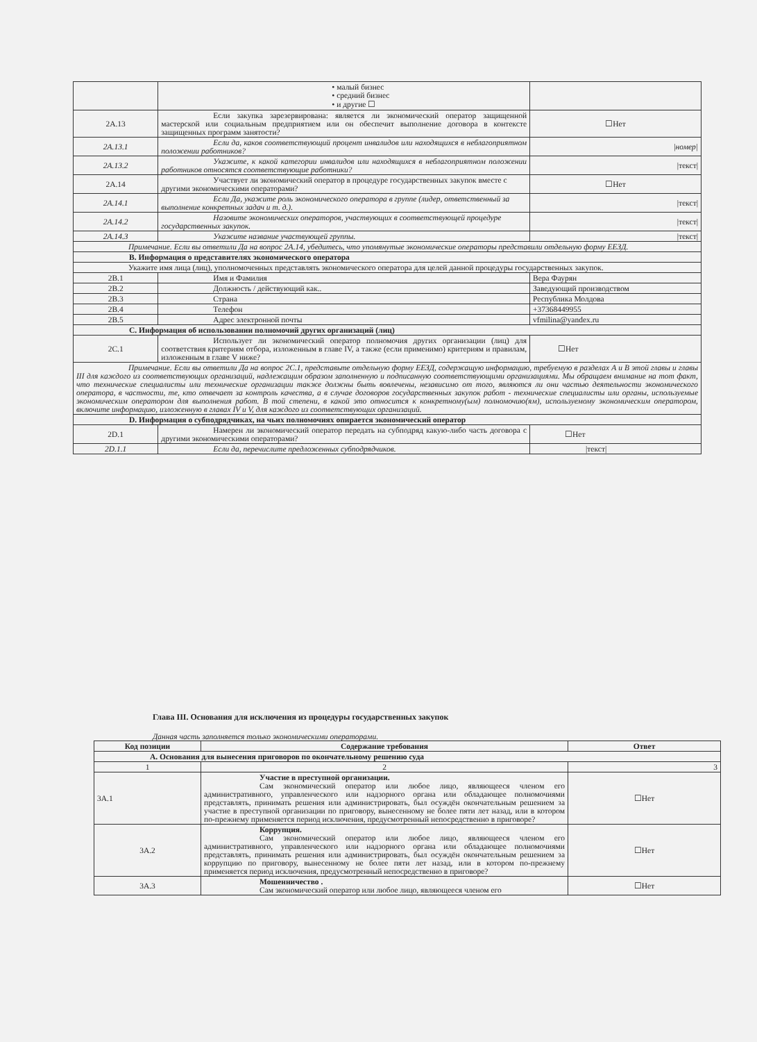| | • малый бизнес • средний бизнес • и другие ☐ | |
| 2A.13 | Если закупка зарезервирована: является ли экономический оператор защищенной мастерской или социальным предприятием или он обеспечит выполнение договора в контексте защищенных программ занятости? | ☐Нет |
| 2A.13.1 | Если да, каков соответствующий процент инвалидов или находящихся в неблагоприятном положении работников? | /номер/ |
| 2A.13.2 | Укажите, к какой категории инвалидов или находящихся в неблагоприятном положении работников относятся соответствующие работники? | /текст/ |
| 2A.14 | Участвует ли экономический оператор в процедуре государственных закупок вместе с другими экономическими операторами? | ☐Нет |
| 2A.14.1 | Если Да, укажите роль экономического оператора в группе (лидер, ответственный за выполнение конкретных задач и т. д.). | /текст/ |
| 2A.14.2 | Назовите экономических операторов, участвующих в соответствующей процедуре государственных закупок. | /текст/ |
| 2A.14.3 | Укажите название участвующей группы. | /текст/ |
| Примечание. Если вы ответили Да на вопрос 2A.14, убедитесь, что упомянутые экономические операторы представили отдельную форму ЕЕЗД. | | |
| B. Информация о представителях экономического оператора | | |
| Укажите имя лица (лиц), уполномоченных представлять экономического оператора для целей данной процедуры государственных закупок. | | |
| 2B.1 | Имя и Фамилия | Вера Фаурян |
| 2B.2 | Должность / действующий как.. | Заведующий производством |
| 2B.3 | Страна | Республика Молдова |
| 2B.4 | Телефон | +37368449955 |
| 2B.5 | Адрес электронной почты | vfmilina@yandex.ru |
| C. Информация об использовании полномочий других организаций (лиц) | | |
| 2C.1 | Использует ли экономический оператор полномочия других организации (лиц) для соответствия критериям отбора, изложенным в главе IV, а также (если применимо) критериям и правилам, изложенным в главе V ниже? | ☐Нет |
| Примечание. Если вы ответили Да на вопрос 2C.1, представьте отдельную форму ЕЕЗД, содержащую информацию, требуемую в разделах A и B этой главы и главы III для каждого из соответствующих организаций, надлежащим образом заполненную и подписанную соответствующими организациями. Мы обращаем внимание на тот факт, что технические специалисты или технические организации также должны быть вовлечены, независимо от того, являются ли они частью деятельности экономического оператора, в частности, те, кто отвечает за контроль качества, а в случае договоров государственных закупок работ - технические специалисты или органы, используемые экономическим оператором для выполнения работ. В той степени, в какой это относится к конкретному(ым) полномочию(ям), используемому экономическим оператором, включите информацию, изложенную в главах IV и V, для каждого из соответствующих организаций. | | |
| D. Информация о субподрядчиках, на чьих полномочиях опирается экономический оператор | | |
| 2D.1 | Намерен ли экономический оператор передать на субподряд какую-либо часть договора с другими экономическими операторами? | ☐Нет |
| 2D.1.1 | Если да, перечислите предложенных субподрядчиков. | /текст/ |
Глава III. Основания для исключения из процедуры государственных закупок
Данная часть заполняется только экономическими операторами.
| Код позиции | Содержание требования | Ответ |
| --- | --- | --- |
| A. Основания для вынесения приговоров по окончательному решению суда | | |
| 1 | 2 | 3 |
| 3A.1 | Участие в преступной организации. Сам экономический оператор или любое лицо, являющееся членом его административного, управленческого или надзорного органа или обладающее полномочиями представлять, принимать решения или администрировать, был осуждён окончательным решением за участие в преступной организации по приговору, вынесенному не более пяти лет назад, или в котором по-прежнему применяется период исключения, предусмотренный непосредственно в приговоре? | ☐Нет |
| 3A.2 | Коррупция. Сам экономический оператор или любое лицо, являющееся членом его административного, управленческого или надзорного органа или обладающее полномочиями представлять, принимать решения или администрировать, был осуждён окончательным решением за коррупцию по приговору, вынесенному не более пяти лет назад, или в котором по-прежнему применяется период исключения, предусмотренный непосредственно в приговоре? | ☐Нет |
| 3A.3 | Мошенничество . Сам экономический оператор или любое лицо, являющееся членом его | ☐Нет |